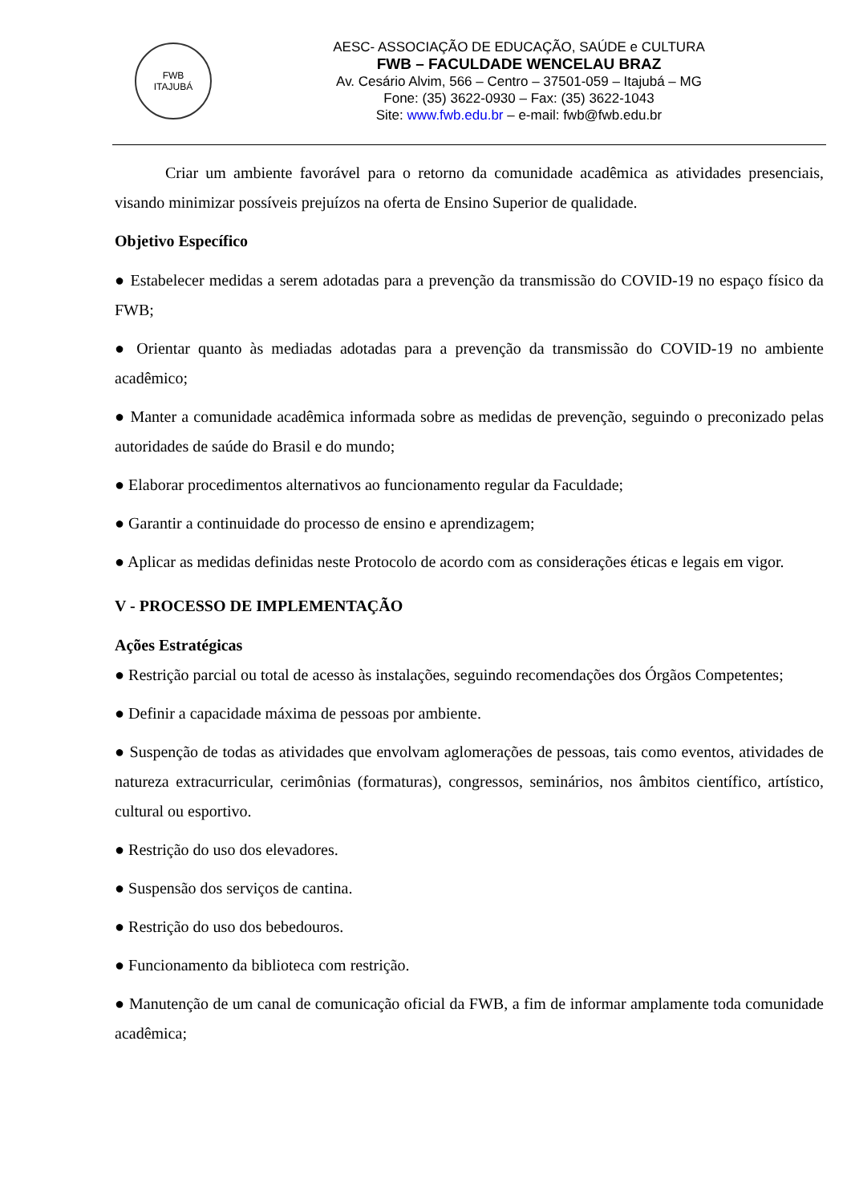FWB
ITAJUBÁ
AESC- ASSOCIAÇÃO DE EDUCAÇÃO, SAÚDE e CULTURA
FWB – FACULDADE WENCELAU BRAZ
Av. Cesário Alvim, 566 – Centro – 37501-059 – Itajubá – MG
Fone: (35) 3622-0930 – Fax: (35) 3622-1043
Site: www.fwb.edu.br – e-mail: fwb@fwb.edu.br
Criar um ambiente favorável para o retorno da comunidade acadêmica as atividades presenciais, visando minimizar possíveis prejuízos na oferta de Ensino Superior de qualidade.
Objetivo Específico
● Estabelecer medidas a serem adotadas para a prevenção da transmissão do COVID-19 no espaço físico da FWB;
● Orientar quanto às mediadas adotadas para a prevenção da transmissão do COVID-19 no ambiente acadêmico;
● Manter a comunidade acadêmica informada sobre as medidas de prevenção, seguindo o preconizado pelas autoridades de saúde do Brasil e do mundo;
● Elaborar procedimentos alternativos ao funcionamento regular da Faculdade;
● Garantir a continuidade do processo de ensino e aprendizagem;
● Aplicar as medidas definidas neste Protocolo de acordo com as considerações éticas e legais em vigor.
V - PROCESSO DE IMPLEMENTAÇÃO
Ações Estratégicas
● Restrição parcial ou total de acesso às instalações, seguindo recomendações dos Órgãos Competentes;
● Definir a capacidade máxima de pessoas por ambiente.
● Suspenção de todas as atividades que envolvam aglomerações de pessoas, tais como eventos, atividades de natureza extracurricular, cerimônias (formaturas), congressos, seminários, nos âmbitos científico, artístico, cultural ou esportivo.
● Restrição do uso dos elevadores.
● Suspensão dos serviços de cantina.
● Restrição do uso dos bebedouros.
● Funcionamento da biblioteca com restrição.
● Manutenção de um canal de comunicação oficial da FWB, a fim de informar amplamente toda comunidade acadêmica;